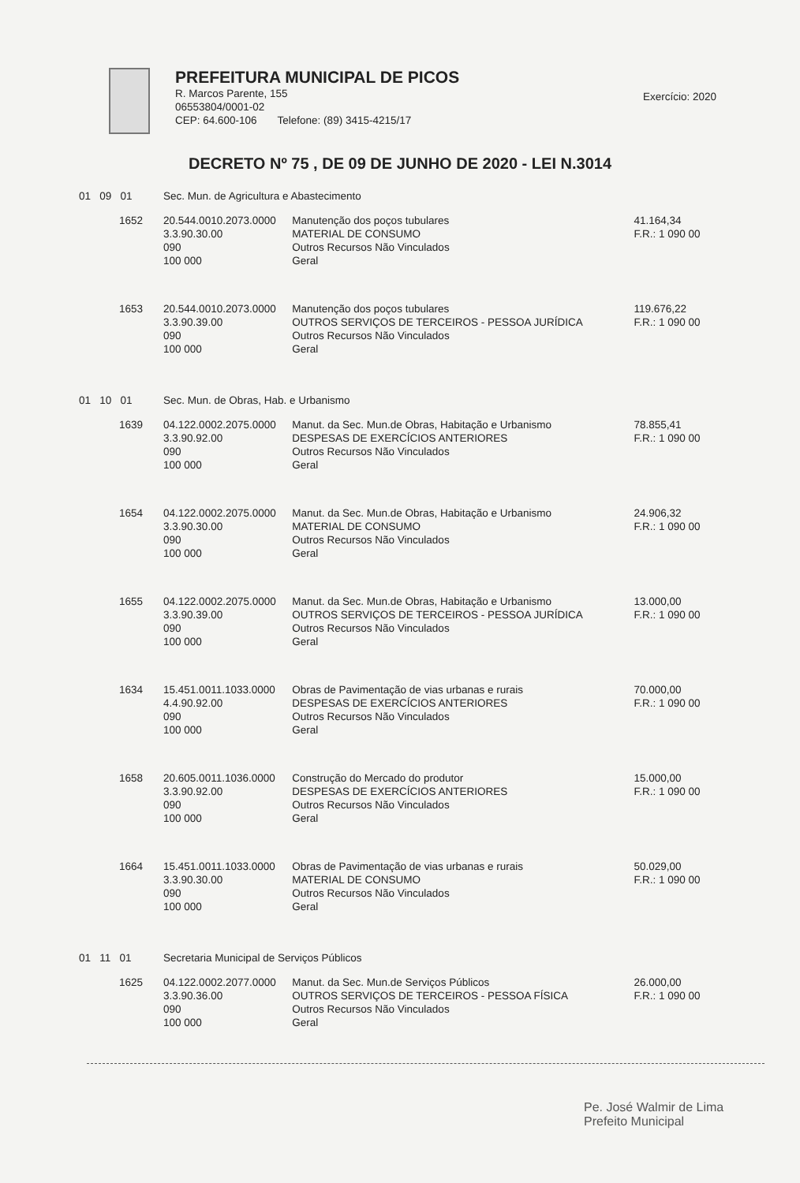PREFEITURA MUNICIPAL DE PICOS
R. Marcos Parente, 155
06553804/0001-02
CEP: 64.600-106 Telefone: (89) 3415-4215/17
Exercício: 2020
DECRETO Nº 75 , DE 09 DE JUNHO DE 2020 - LEI N.3014
| 01 09 01 | Sec. Mun. de Agricultura e Abastecimento | | |
| 1652 | 20.544.0010.2073.0000 3.3.90.30.00 090 100 000 | Manutenção dos poços tubulares MATERIAL DE CONSUMO Outros Recursos Não Vinculados Geral | 41.164,34 F.R.: 1 090 00 |
| 1653 | 20.544.0010.2073.0000 3.3.90.39.00 090 100 000 | Manutenção dos poços tubulares OUTROS SERVIÇOS DE TERCEIROS - PESSOA JURÍDICA Outros Recursos Não Vinculados Geral | 119.676,22 F.R.: 1 090 00 |
| 01 10 01 | Sec. Mun. de Obras, Hab. e Urbanismo | | |
| 1639 | 04.122.0002.2075.0000 3.3.90.92.00 090 100 000 | Manut. da Sec. Mun.de Obras, Habitação e Urbanismo DESPESAS DE EXERCÍCIOS ANTERIORES Outros Recursos Não Vinculados Geral | 78.855,41 F.R.: 1 090 00 |
| 1654 | 04.122.0002.2075.0000 3.3.90.30.00 090 100 000 | Manut. da Sec. Mun.de Obras, Habitação e Urbanismo MATERIAL DE CONSUMO Outros Recursos Não Vinculados Geral | 24.906,32 F.R.: 1 090 00 |
| 1655 | 04.122.0002.2075.0000 3.3.90.39.00 090 100 000 | Manut. da Sec. Mun.de Obras, Habitação e Urbanismo OUTROS SERVIÇOS DE TERCEIROS - PESSOA JURÍDICA Outros Recursos Não Vinculados Geral | 13.000,00 F.R.: 1 090 00 |
| 1634 | 15.451.0011.1033.0000 4.4.90.92.00 090 100 000 | Obras de Pavimentação de vias urbanas e rurais DESPESAS DE EXERCÍCIOS ANTERIORES Outros Recursos Não Vinculados Geral | 70.000,00 F.R.: 1 090 00 |
| 1658 | 20.605.0011.1036.0000 3.3.90.92.00 090 100 000 | Construção do Mercado do produtor DESPESAS DE EXERCÍCIOS ANTERIORES Outros Recursos Não Vinculados Geral | 15.000,00 F.R.: 1 090 00 |
| 1664 | 15.451.0011.1033.0000 3.3.90.30.00 090 100 000 | Obras de Pavimentação de vias urbanas e rurais MATERIAL DE CONSUMO Outros Recursos Não Vinculados Geral | 50.029,00 F.R.: 1 090 00 |
| 01 11 01 | Secretaria Municipal de Serviços Públicos | | |
| 1625 | 04.122.0002.2077.0000 3.3.90.36.00 090 100 000 | Manut. da Sec. Mun.de Serviços Públicos OUTROS SERVIÇOS DE TERCEIROS - PESSOA FÍSICA Outros Recursos Não Vinculados Geral | 26.000,00 F.R.: 1 090 00 |
Pe. José Walmir de Lima
Prefeito Municipal